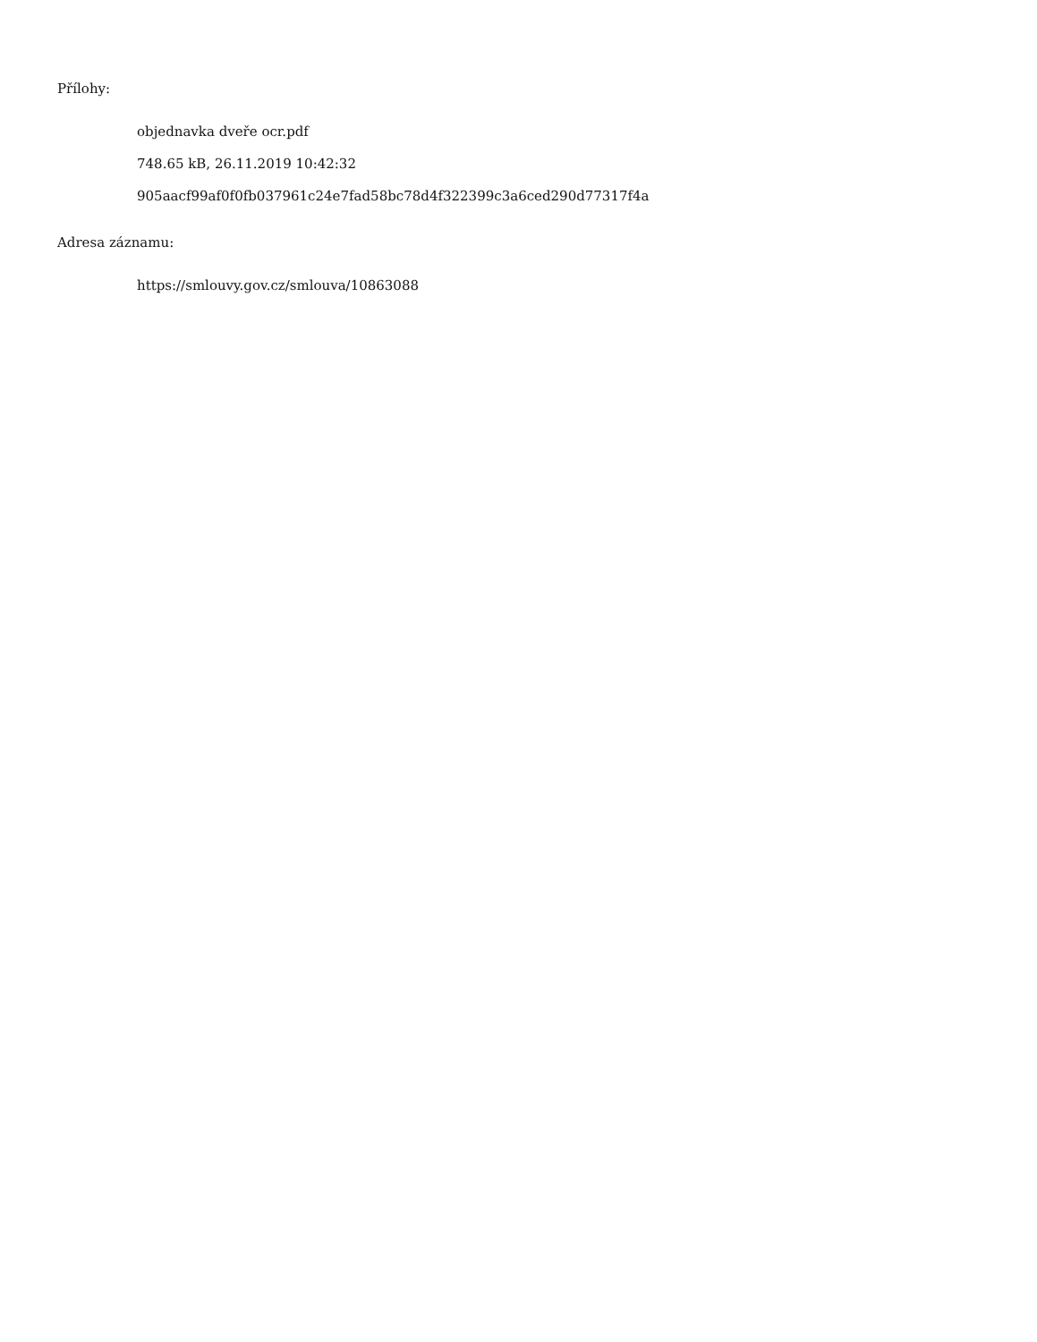Přílohy:
objednavka dveře ocr.pdf
748.65 kB, 26.11.2019 10:42:32
905aacf99af0f0fb037961c24e7fad58bc78d4f322399c3a6ced290d77317f4a
Adresa záznamu:
https://smlouvy.gov.cz/smlouva/10863088